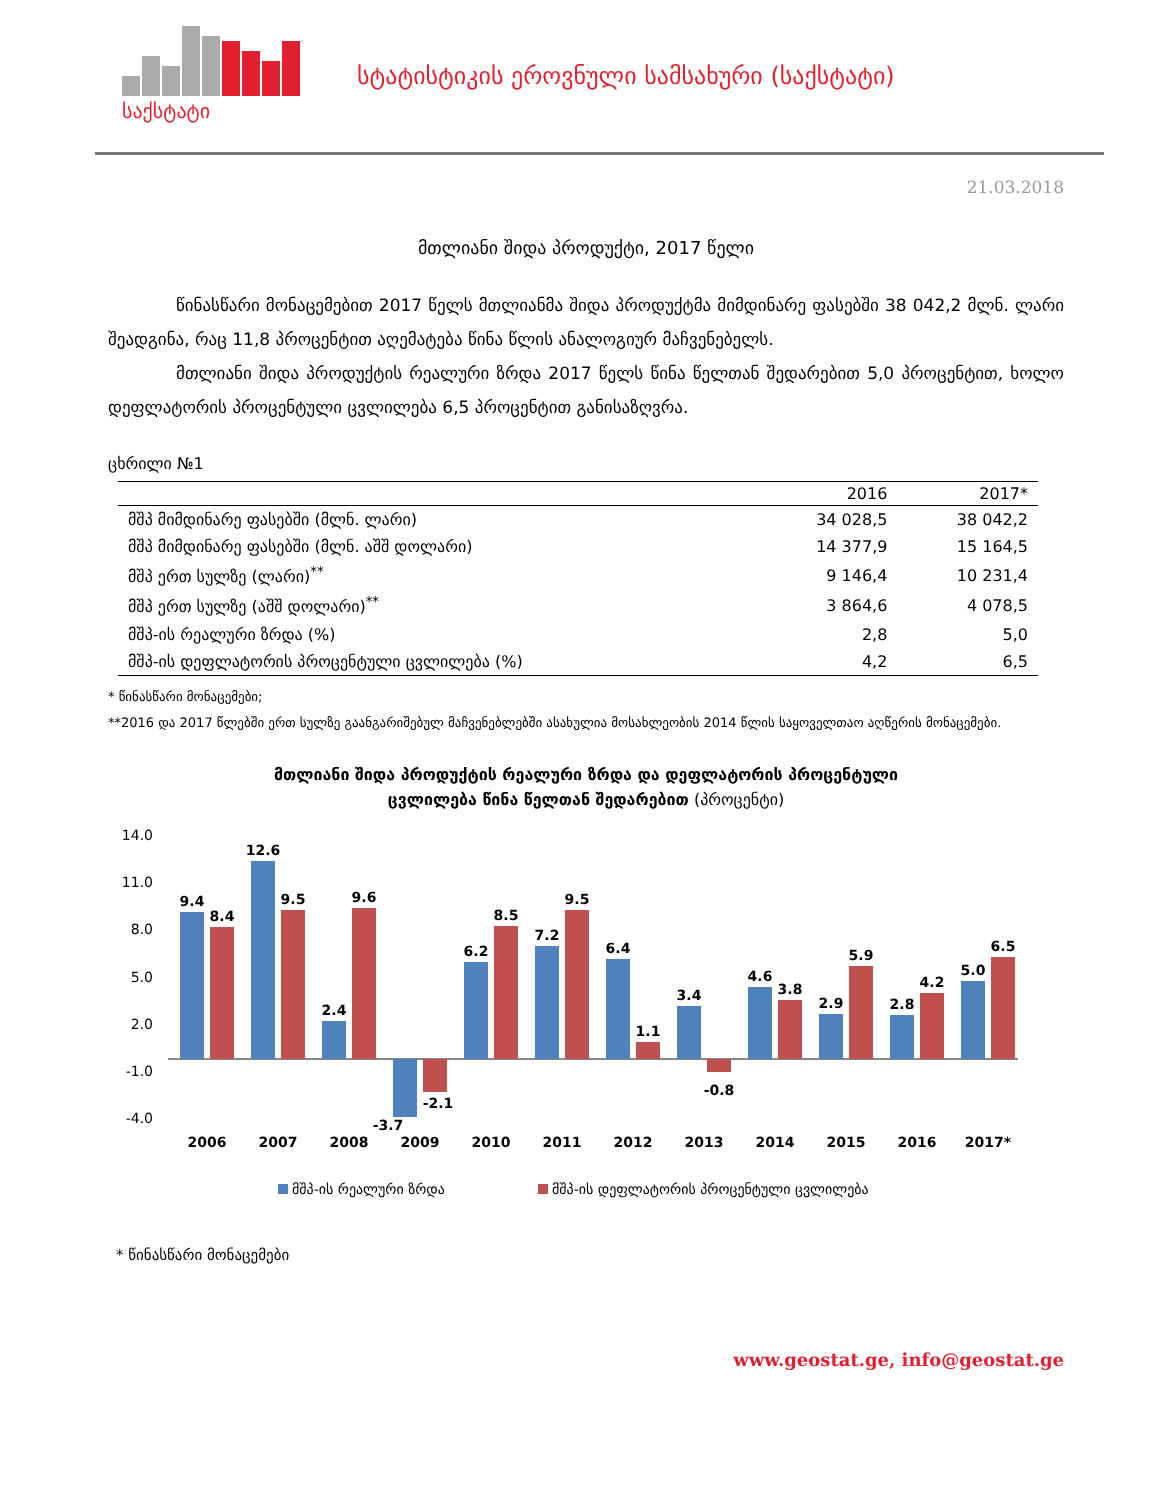საქსტატი
სტატისტიკის ეროვნული სამსახური (საქსტატი)
21.03.2018
მთლიანი შიდა პროდუქტი, 2017 წელი
წინასწარი მონაცემებით 2017 წელს მთლიანმა შიდა პროდუქტმა მიმდინარე ფასებში 38 042,2 მლნ. ლარი შეადგინა, რაც 11,8 პროცენტით აღემატება წინა წლის ანალოგიურ მაჩვენებელს.
მთლიანი შიდა პროდუქტის რეალური ზრდა 2017 წელს წინა წელთან შედარებით 5,0 პროცენტით, ხოლო დეფლატორის პროცენტული ცვლილება 6,5 პროცენტით განისაზღვრა.
ცხრილი №1
| | 2016 | 2017* |
| --- | --- | --- |
| მშპ მიმდინარე ფასებში (მლნ. ლარი) | 34 028,5 | 38 042,2 |
| მშპ მიმდინარე ფასებში (მლნ. აშშ დოლარი) | 14 377,9 | 15 164,5 |
| მშპ ერთ სულზე (ლარი)<sup>**</sup> | 9 146,4 | 10 231,4 |
| მშპ ერთ სულზე (აშშ დოლარი)<sup>**</sup> | 3 864,6 | 4 078,5 |
| მშპ-ის რეალური ზრდა (%) | 2,8 | 5,0 |
| მშპ-ის დეფლატორის პროცენტული ცვლილება (%) | 4,2 | 6,5 |
* წინასწარი მონაცემები;
**2016 და 2017 წლებში ერთ სულზე გაანგარიშებულ მაჩვენებლებში ასახულია მოსახლეობის 2014 წლის საყოველთაო აღწერის მონაცემები.
მთლიანი შიდა პროდუქტის რეალური ზრდა და დეფლატორის პროცენტული
ცვლილება წინა წელთან შედარებით (პროცენტი)
14.0
11.0
8.0
5.0
2.0
-1.0
-4.0
9.4
8.4
2006
12.6
9.5
2007
2.4
9.6
2008
-3.7
-2.1
2009
6.2
8.5
2010
7.2
9.5
2011
6.4
1.1
2012
3.4
-0.8
2013
4.6
3.8
2014
2.9
5.9
2015
2.8
4.2
2016
5.0
6.5
2017*
მშპ-ის რეალური ზრდა
მშპ-ის დეფლატორის პროცენტული ცვლილება
* წინასწარი მონაცემები
www.geostat.ge, info@geostat.ge